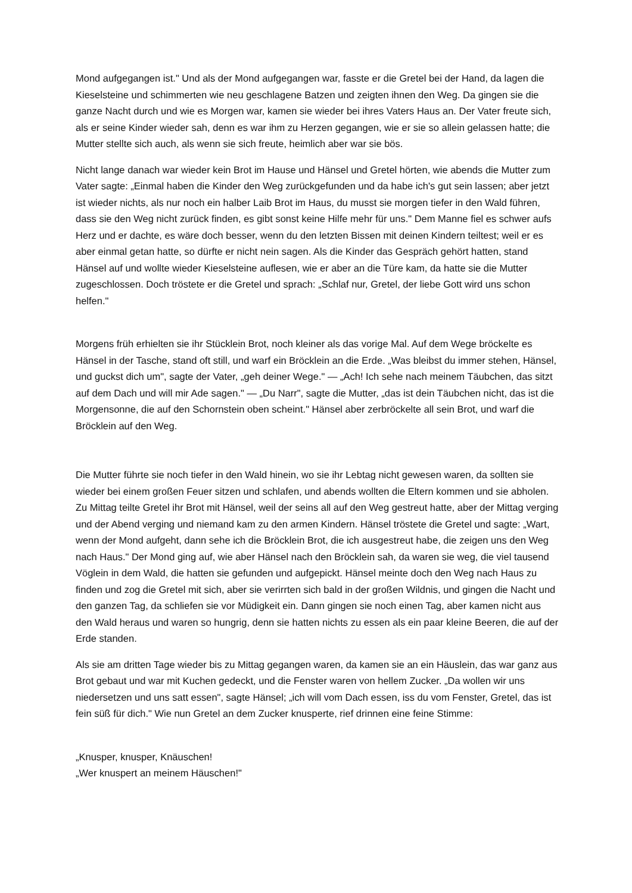Mond aufgegangen ist." Und als der Mond aufgegangen war, fasste er die Gretel bei der Hand, da lagen die Kieselsteine und schimmerten wie neu geschlagene Batzen und zeigten ihnen den Weg. Da gingen sie die ganze Nacht durch und wie es Morgen war, kamen sie wieder bei ihres Vaters Haus an. Der Vater freute sich, als er seine Kinder wieder sah, denn es war ihm zu Herzen gegangen, wie er sie so allein gelassen hatte; die Mutter stellte sich auch, als wenn sie sich freute, heimlich aber war sie bös.
Nicht lange danach war wieder kein Brot im Hause und Hänsel und Gretel hörten, wie abends die Mutter zum Vater sagte: „Einmal haben die Kinder den Weg zurückgefunden und da habe ich's gut sein lassen; aber jetzt ist wieder nichts, als nur noch ein halber Laib Brot im Haus, du musst sie morgen tiefer in den Wald führen, dass sie den Weg nicht zurück finden, es gibt sonst keine Hilfe mehr für uns." Dem Manne fiel es schwer aufs Herz und er dachte, es wäre doch besser, wenn du den letzten Bissen mit deinen Kindern teiltest; weil er es aber einmal getan hatte, so dürfte er nicht nein sagen. Als die Kinder das Gespräch gehört hatten, stand Hänsel auf und wollte wieder Kieselsteine auflesen, wie er aber an die Türe kam, da hatte sie die Mutter zugeschlossen. Doch tröstete er die Gretel und sprach: „Schlaf nur, Gretel, der liebe Gott wird uns schon helfen."
Morgens früh erhielten sie ihr Stücklein Brot, noch kleiner als das vorige Mal. Auf dem Wege bröckelte es Hänsel in der Tasche, stand oft still, und warf ein Bröcklein an die Erde. „Was bleibst du immer stehen, Hänsel, und guckst dich um", sagte der Vater, „geh deiner Wege." — „Ach! Ich sehe nach meinem Täubchen, das sitzt auf dem Dach und will mir Ade sagen." — „Du Narr", sagte die Mutter, „das ist dein Täubchen nicht, das ist die Morgensonne, die auf den Schornstein oben scheint." Hänsel aber zerbröckelte all sein Brot, und warf die Bröcklein auf den Weg.
Die Mutter führte sie noch tiefer in den Wald hinein, wo sie ihr Lebtag nicht gewesen waren, da sollten sie wieder bei einem großen Feuer sitzen und schlafen, und abends wollten die Eltern kommen und sie abholen. Zu Mittag teilte Gretel ihr Brot mit Hänsel, weil der seins all auf den Weg gestreut hatte, aber der Mittag verging und der Abend verging und niemand kam zu den armen Kindern. Hänsel tröstete die Gretel und sagte: „Wart, wenn der Mond aufgeht, dann sehe ich die Bröcklein Brot, die ich ausgestreut habe, die zeigen uns den Weg nach Haus." Der Mond ging auf, wie aber Hänsel nach den Bröcklein sah, da waren sie weg, die viel tausend Vöglein in dem Wald, die hatten sie gefunden und aufgepickt. Hänsel meinte doch den Weg nach Haus zu finden und zog die Gretel mit sich, aber sie verirrten sich bald in der großen Wildnis, und gingen die Nacht und den ganzen Tag, da schliefen sie vor Müdigkeit ein. Dann gingen sie noch einen Tag, aber kamen nicht aus den Wald heraus und waren so hungrig, denn sie hatten nichts zu essen als ein paar kleine Beeren, die auf der Erde standen.
Als sie am dritten Tage wieder bis zu Mittag gegangen waren, da kamen sie an ein Häuslein, das war ganz aus Brot gebaut und war mit Kuchen gedeckt, und die Fenster waren von hellem Zucker. „Da wollen wir uns niedersetzen und uns satt essen", sagte Hänsel; „ich will vom Dach essen, iss du vom Fenster, Gretel, das ist fein süß für dich." Wie nun Gretel an dem Zucker knusperte, rief drinnen eine feine Stimme:
„Knusper, knusper, Knäuschen!
„Wer knuspert an meinem Häuschen!"